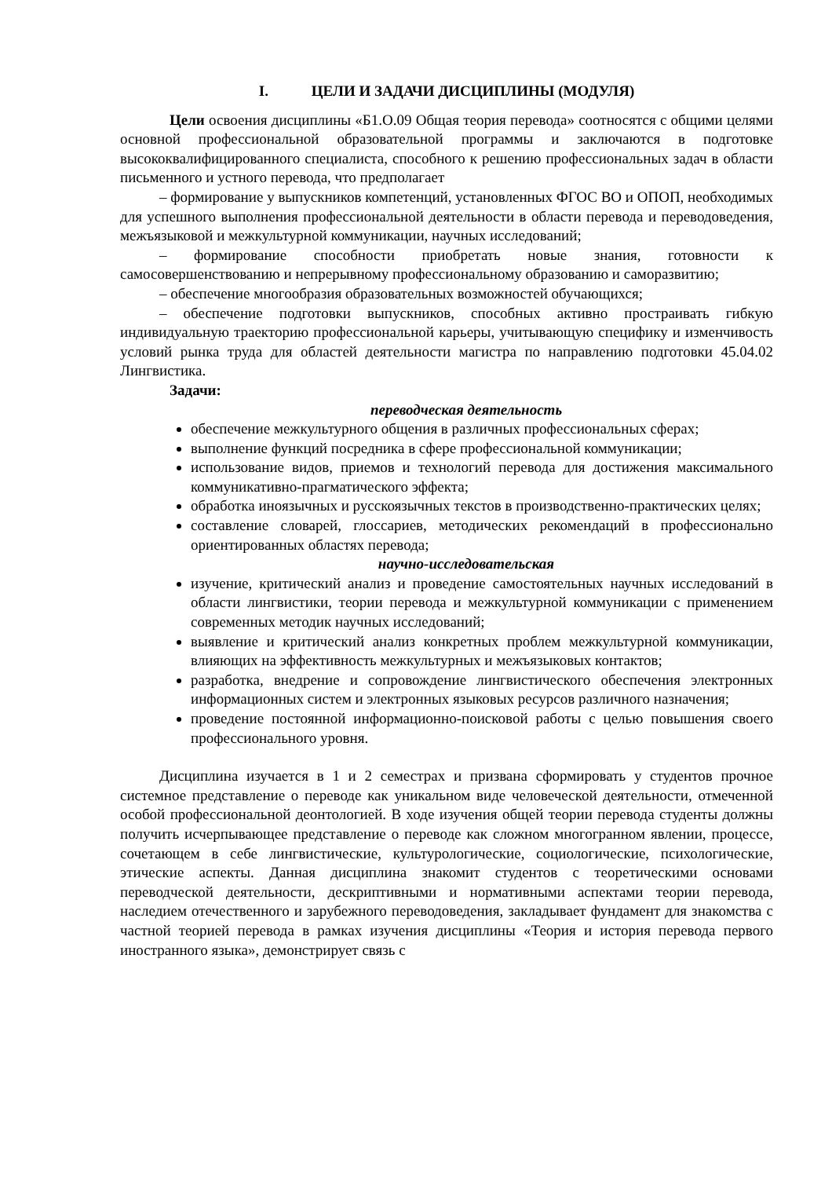I. ЦЕЛИ И ЗАДАЧИ ДИСЦИПЛИНЫ (МОДУЛЯ)
Цели освоения дисциплины «Б1.О.09 Общая теория перевода» соотносятся с общими целями основной профессиональной образовательной программы и заключаются в подготовке высококвалифицированного специалиста, способного к решению профессиональных задач в области письменного и устного перевода, что предполагает
– формирование у выпускников компетенций, установленных ФГОС ВО и ОПОП, необходимых для успешного выполнения профессиональной деятельности в области перевода и переводоведения, межъязыковой и межкультурной коммуникации, научных исследований;
– формирование способности приобретать новые знания, готовности к самосовершенствованию и непрерывному профессиональному образованию и саморазвитию;
– обеспечение многообразия образовательных возможностей обучающихся;
– обеспечение подготовки выпускников, способных активно простраивать гибкую индивидуальную траекторию профессиональной карьеры, учитывающую специфику и изменчивость условий рынка труда для областей деятельности магистра по направлению подготовки 45.04.02 Лингвистика.
Задачи:
переводческая деятельность
обеспечение межкультурного общения в различных профессиональных сферах;
выполнение функций посредника в сфере профессиональной коммуникации;
использование видов, приемов и технологий перевода для достижения максимального коммуникативно-прагматического эффекта;
обработка иноязычных и русскоязычных текстов в производственно-практических целях;
составление словарей, глоссариев, методических рекомендаций в профессионально ориентированных областях перевода;
научно-исследовательская
изучение, критический анализ и проведение самостоятельных научных исследований в области лингвистики, теории перевода и межкультурной коммуникации с применением современных методик научных исследований;
выявление и критический анализ конкретных проблем межкультурной коммуникации, влияющих на эффективность межкультурных и межъязыковых контактов;
разработка, внедрение и сопровождение лингвистического обеспечения электронных информационных систем и электронных языковых ресурсов различного назначения;
проведение постоянной информационно-поисковой работы с целью повышения своего профессионального уровня.
Дисциплина изучается в 1 и 2 семестрах и призвана сформировать у студентов прочное системное представление о переводе как уникальном виде человеческой деятельности, отмеченной особой профессиональной деонтологией. В ходе изучения общей теории перевода студенты должны получить исчерпывающее представление о переводе как сложном многогранном явлении, процессе, сочетающем в себе лингвистические, культурологические, социологические, психологические, этические аспекты. Данная дисциплина знакомит студентов с теоретическими основами переводческой деятельности, дескриптивными и нормативными аспектами теории перевода, наследием отечественного и зарубежного переводоведения, закладывает фундамент для знакомства с частной теорией перевода в рамках изучения дисциплины «Теория и история перевода первого иностранного языка», демонстрирует связь с